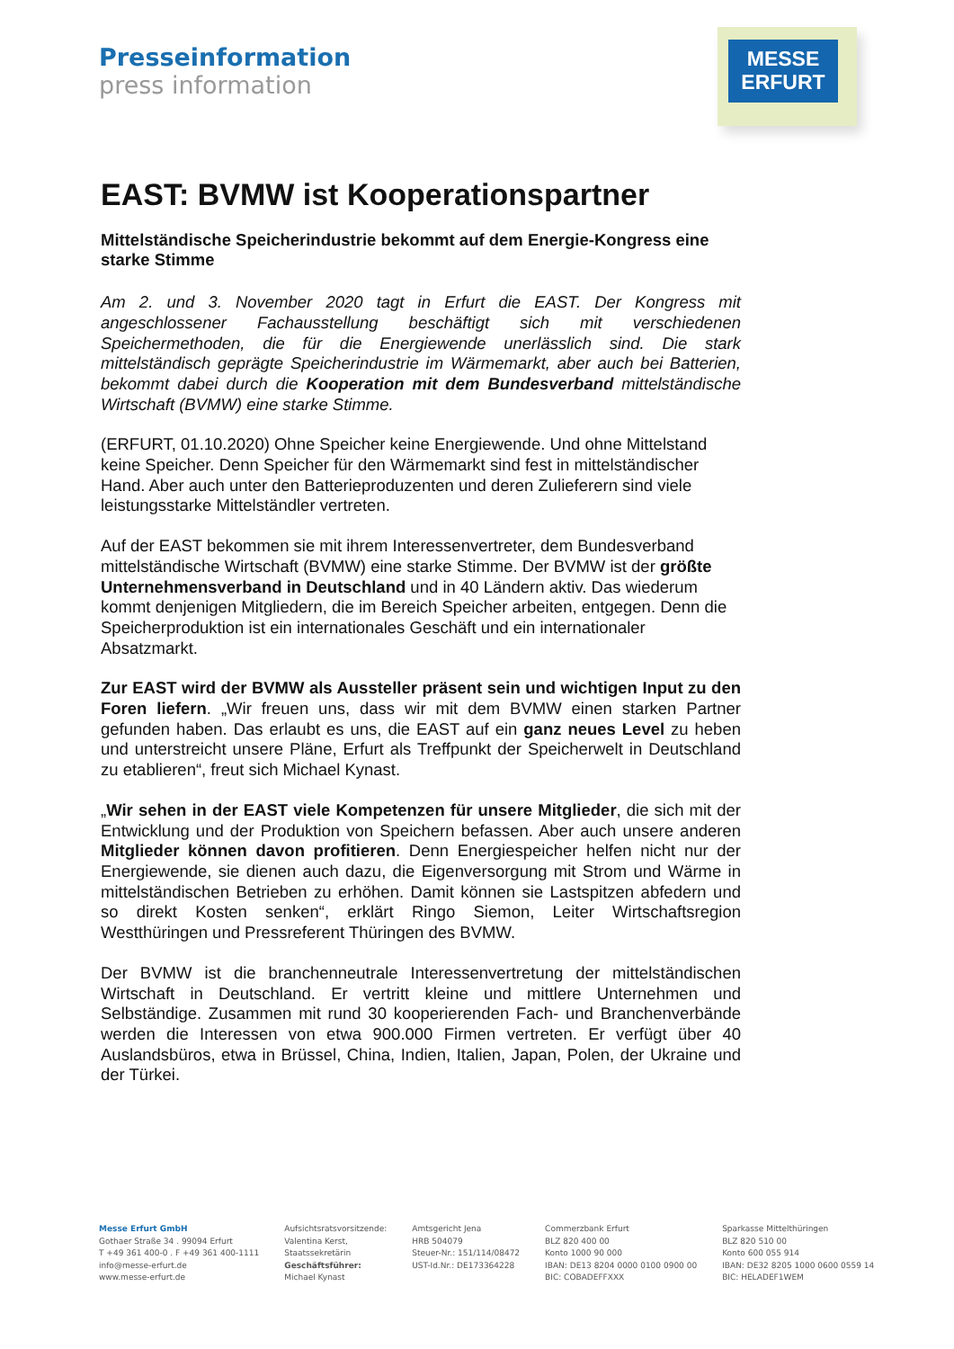Presseinformation
press information
MESSE
ERFURT
EAST: BVMW ist Kooperationspartner
Mittelständische Speicherindustrie bekommt auf dem Energie-Kongress eine starke Stimme
Am 2. und 3. November 2020 tagt in Erfurt die EAST. Der Kongress mit angeschlossener Fachausstellung beschäftigt sich mit verschiedenen Speichermethoden, die für die Energiewende unerlässlich sind. Die stark mittelständisch geprägte Speicherindustrie im Wärmemarkt, aber auch bei Batterien, bekommt dabei durch die Kooperation mit dem Bundesverband mittelständische Wirtschaft (BVMW) eine starke Stimme.
(ERFURT, 01.10.2020) Ohne Speicher keine Energiewende. Und ohne Mittelstand keine Speicher. Denn Speicher für den Wärmemarkt sind fest in mittelständischer Hand. Aber auch unter den Batterieproduzenten und deren Zulieferern sind viele leistungsstarke Mittelständler vertreten.
Auf der EAST bekommen sie mit ihrem Interessenvertreter, dem Bundesverband mittelständische Wirtschaft (BVMW) eine starke Stimme. Der BVMW ist der größte Unternehmensverband in Deutschland und in 40 Ländern aktiv. Das wiederum kommt denjenigen Mitgliedern, die im Bereich Speicher arbeiten, entgegen. Denn die Speicherproduktion ist ein internationales Geschäft und ein internationaler Absatzmarkt.
Zur EAST wird der BVMW als Aussteller präsent sein und wichtigen Input zu den Foren liefern. „Wir freuen uns, dass wir mit dem BVMW einen starken Partner gefunden haben. Das erlaubt es uns, die EAST auf ein ganz neues Level zu heben und unterstreicht unsere Pläne, Erfurt als Treffpunkt der Speicherwelt in Deutschland zu etablieren“, freut sich Michael Kynast.
„Wir sehen in der EAST viele Kompetenzen für unsere Mitglieder, die sich mit der Entwicklung und der Produktion von Speichern befassen. Aber auch unsere anderen Mitglieder können davon profitieren. Denn Energiespeicher helfen nicht nur der Energiewende, sie dienen auch dazu, die Eigenversorgung mit Strom und Wärme in mittelständischen Betrieben zu erhöhen. Damit können sie Lastspitzen abfedern und so direkt Kosten senken“, erklärt Ringo Siemon, Leiter Wirtschaftsregion Westthüringen und Pressreferent Thüringen des BVMW.
Der BVMW ist die branchenneutrale Interessenvertretung der mittelständischen Wirtschaft in Deutschland. Er vertritt kleine und mittlere Unternehmen und Selbständige. Zusammen mit rund 30 kooperierenden Fach- und Branchenverbände werden die Interessen von etwa 900.000 Firmen vertreten. Er verfügt über 40 Auslandsbüros, etwa in Brüssel, China, Indien, Italien, Japan, Polen, der Ukraine und der Türkei.
Messe Erfurt GmbH
Gothaer Straße 34 . 99094 Erfurt
T +49 361 400-0 . F +49 361 400-1111
info@messe-erfurt.de
www.messe-erfurt.de
Aufsichtsratsvorsitzende:
Valentina Kerst,
Staatssekretärin
Geschäftsführer:
Michael Kynast
Amtsgericht Jena
HRB 504079
Steuer-Nr.: 151/114/08472
UST-Id.Nr.: DE173364228
Commerzbank Erfurt
BLZ 820 400 00
Konto 1000 90 000
IBAN: DE13 8204 0000 0100 0900 00
BIC: COBADEFFXXX
Sparkasse Mittelthüringen
BLZ 820 510 00
Konto 600 055 914
IBAN: DE32 8205 1000 0600 0559 14
BIC: HELADEF1WEM